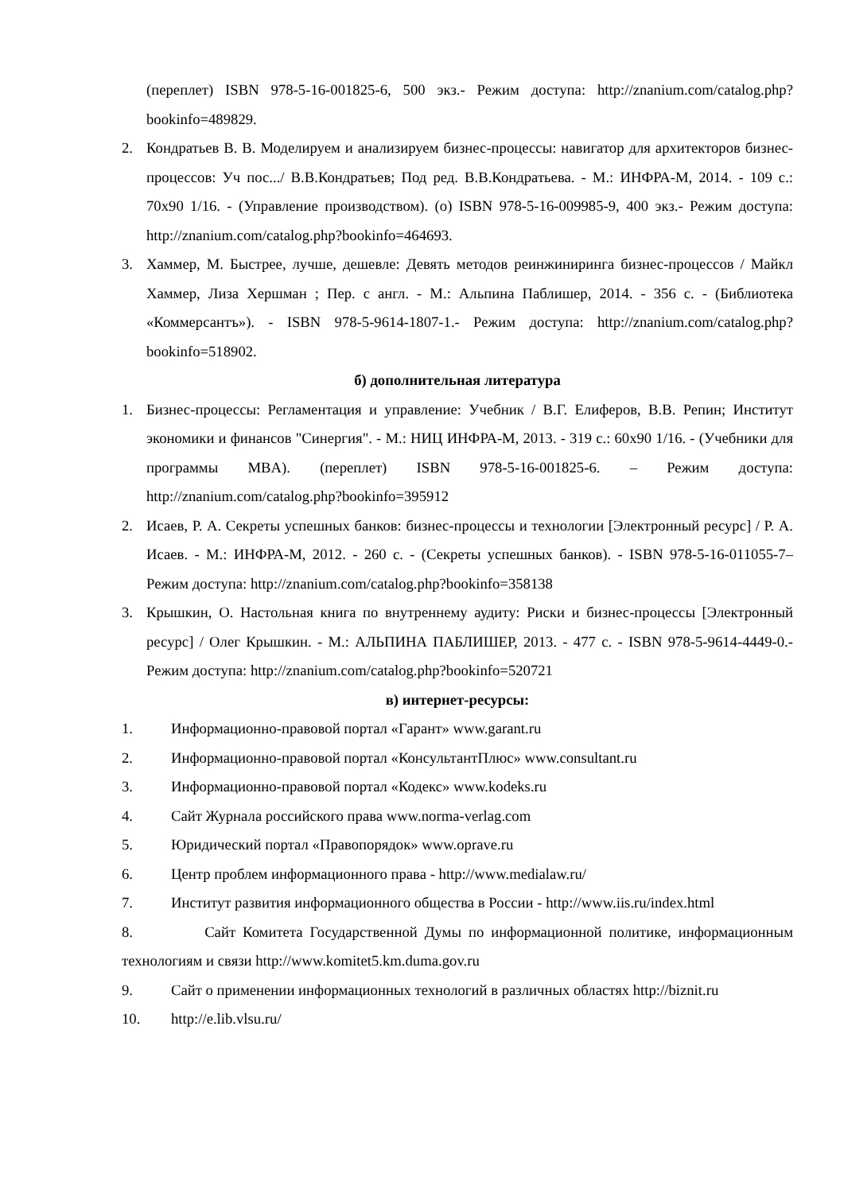(переплет) ISBN 978-5-16-001825-6, 500 экз.- Режим доступа: http://znanium.com/catalog.php?bookinfo=489829.
2. Кондратьев В. В. Моделируем и анализируем бизнес-процессы: навигатор для архитекторов бизнес-процессов: Уч пос.../ В.В.Кондратьев; Под ред. В.В.Кондратьева. - М.: ИНФРА-М, 2014. - 109 с.: 70x90 1/16. - (Управление производством). (о) ISBN 978-5-16-009985-9, 400 экз.- Режим доступа: http://znanium.com/catalog.php?bookinfo=464693.
3. Хаммер, М. Быстрее, лучше, дешевле: Девять методов реинжиниринга бизнес-процессов / Майкл Хаммер, Лиза Хершман ; Пер. с англ. - М.: Альпина Паблишер, 2014. - 356 с. - (Библиотека «Коммерсантъ»). - ISBN 978-5-9614-1807-1.- Режим доступа: http://znanium.com/catalog.php?bookinfo=518902.
б) дополнительная литература
1. Бизнес-процессы: Регламентация и управление: Учебник / В.Г. Елиферов, В.В. Репин; Институт экономики и финансов "Синергия". - М.: НИЦ ИНФРА-М, 2013. - 319 с.: 60x90 1/16. - (Учебники для программы MBA). (переплет) ISBN 978-5-16-001825-6. – Режим доступа: http://znanium.com/catalog.php?bookinfo=395912
2. Исаев, Р. А. Секреты успешных банков: бизнес-процессы и технологии [Электронный ресурс] / Р. А. Исаев. - М.: ИНФРА-М, 2012. - 260 с. - (Секреты успешных банков). - ISBN 978-5-16-011055-7– Режим доступа: http://znanium.com/catalog.php?bookinfo=358138
3. Крышкин, О. Настольная книга по внутреннему аудиту: Риски и бизнес-процессы [Электронный ресурс] / Олег Крышкин. - М.: АЛЬПИНА ПАБЛИШЕР, 2013. - 477 с. - ISBN 978-5-9614-4449-0.-Режим доступа: http://znanium.com/catalog.php?bookinfo=520721
в) интернет-ресурсы:
1. Информационно-правовой портал «Гарант» www.garant.ru
2. Информационно-правовой портал «КонсультантПлюс» www.consultant.ru
3. Информационно-правовой портал «Кодекс» www.kodeks.ru
4. Сайт Журнала российского права www.norma-verlag.com
5. Юридический портал «Правопорядок» www.oprave.ru
6. Центр проблем информационного права - http://www.medialaw.ru/
7. Институт развития информационного общества в России - http://www.iis.ru/index.html
8. Сайт Комитета Государственной Думы по информационной политике, информационным технологиям и связи http://www.komitet5.km.duma.gov.ru
9. Сайт о применении информационных технологий в различных областях http://biznit.ru
10. http://e.lib.vlsu.ru/